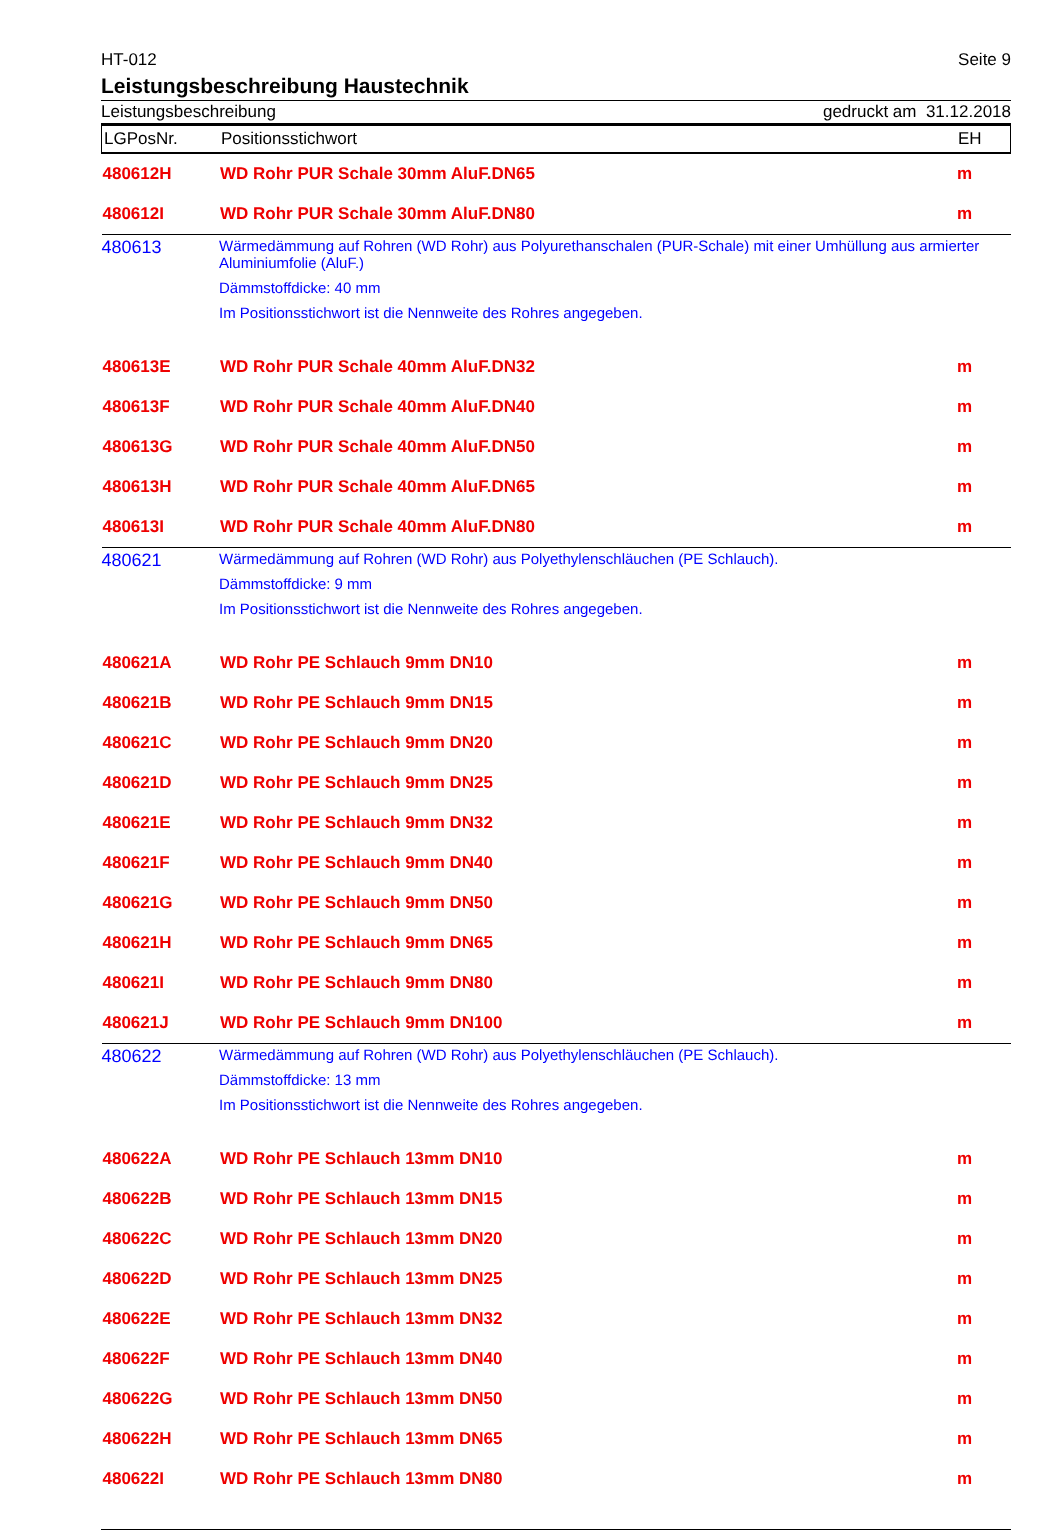HT-012 Seite 9
Leistungsbeschreibung Haustechnik
Leistungsbeschreibung gedruckt am 31.12.2018
| LGPosNr. | Positionsstichwort | EH |
| --- | --- | --- |
| 480612H | WD Rohr PUR Schale 30mm AluF.DN65 | m |
| 480612I | WD Rohr PUR Schale 30mm AluF.DN80 | m |
| 480613 | Wärmedämmung auf Rohren (WD Rohr) aus Polyurethanschalen (PUR-Schale) mit einer Umhüllung aus armierter Aluminiumfolie (AluF.) Dämmstoffdicke: 40 mm Im Positionsstichwort ist die Nennweite des Rohres angegeben. | |
| 480613E | WD Rohr PUR Schale 40mm AluF.DN32 | m |
| 480613F | WD Rohr PUR Schale 40mm AluF.DN40 | m |
| 480613G | WD Rohr PUR Schale 40mm AluF.DN50 | m |
| 480613H | WD Rohr PUR Schale 40mm AluF.DN65 | m |
| 480613I | WD Rohr PUR Schale 40mm AluF.DN80 | m |
| 480621 | Wärmedämmung auf Rohren (WD Rohr) aus Polyethylenschläuchen (PE Schlauch). Dämmstoffdicke: 9 mm Im Positionsstichwort ist die Nennweite des Rohres angegeben. | |
| 480621A | WD Rohr PE Schlauch 9mm DN10 | m |
| 480621B | WD Rohr PE Schlauch 9mm DN15 | m |
| 480621C | WD Rohr PE Schlauch 9mm DN20 | m |
| 480621D | WD Rohr PE Schlauch 9mm DN25 | m |
| 480621E | WD Rohr PE Schlauch 9mm DN32 | m |
| 480621F | WD Rohr PE Schlauch 9mm DN40 | m |
| 480621G | WD Rohr PE Schlauch 9mm DN50 | m |
| 480621H | WD Rohr PE Schlauch 9mm DN65 | m |
| 480621I | WD Rohr PE Schlauch 9mm DN80 | m |
| 480621J | WD Rohr PE Schlauch 9mm DN100 | m |
| 480622 | Wärmedämmung auf Rohren (WD Rohr) aus Polyethylenschläuchen (PE Schlauch). Dämmstoffdicke: 13 mm Im Positionsstichwort ist die Nennweite des Rohres angegeben. | |
| 480622A | WD Rohr PE Schlauch 13mm DN10 | m |
| 480622B | WD Rohr PE Schlauch 13mm DN15 | m |
| 480622C | WD Rohr PE Schlauch 13mm DN20 | m |
| 480622D | WD Rohr PE Schlauch 13mm DN25 | m |
| 480622E | WD Rohr PE Schlauch 13mm DN32 | m |
| 480622F | WD Rohr PE Schlauch 13mm DN40 | m |
| 480622G | WD Rohr PE Schlauch 13mm DN50 | m |
| 480622H | WD Rohr PE Schlauch 13mm DN65 | m |
| 480622I | WD Rohr PE Schlauch 13mm DN80 | m |